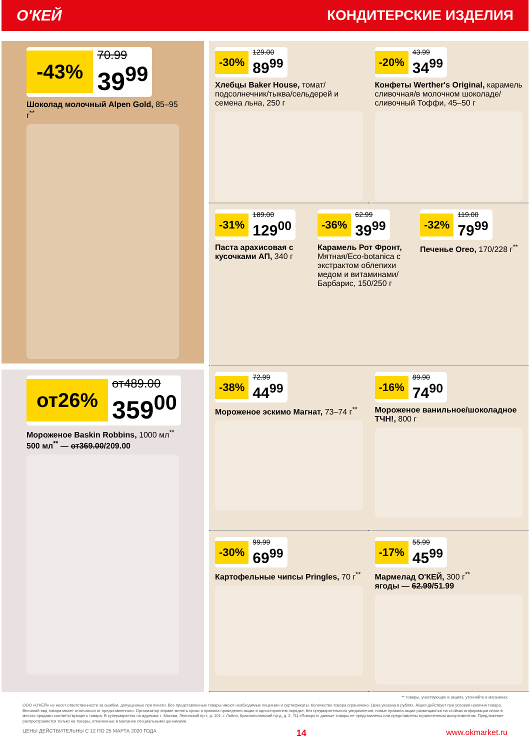О'КЕЙ КОНДИТЕРСКИЕ ИЗДЕЛИЯ
-43%
70.99
39<sup>99</sup>
Шоколад молочный Alpen Gold, 85–95 г<sup>**</sup>
от26%
от489.00
359<sup>00</sup>
Мороженое Baskin Robbins, 1000 мл<sup>**</sup>
500 мл<sup>**</sup> — от369.00/209.00
-30%
129.00
89<sup>99</sup>
Хлебцы Baker House, томат/подсолнечник/тыква/сельдерей и семена льна, 250 г
-20%
43.99
34<sup>99</sup>
Конфеты Werther's Original, карамель сливочная/в молочном шоколаде/сливочный Тоффи, 45–50 г
-31%
189.00
129<sup>00</sup>
Паста арахисовая с кусочками АП, 340 г
-36%
62.99
39<sup>99</sup>
Карамель Рот Фронт, Мятная/Eco-botanica с экстрактом облепихи медом и витаминами/Барбарис, 150/250 г
-32%
119.00
79<sup>99</sup>
Печенье Oreo, 170/228 г<sup>**</sup>
-38%
72.99
44<sup>99</sup>
Мороженое эскимо Магнат, 73–74 г<sup>**</sup>
-16%
89.90
74<sup>90</sup>
Мороженое ванильное/шоколадное ТЧН!, 800 г
-30%
99.99
69<sup>99</sup>
Картофельные чипсы Pringles, 70 г<sup>**</sup>
-17%
55.99
45<sup>99</sup>
Мармелад О'КЕЙ, 300 г<sup>**</sup>
ягоды — 62.99/51.99
** товары, участвующие в акциях, уточняйте в магазинах
ООО «О'КЕЙ» не несет ответственности за ошибки, допущенные при печати. Все представленные товары имеют необходимые лицензии и сертификаты. Количество товара ограничено. Цена указана в рублях. Акция действует при условии наличия товара. Внешний вид товара может отличаться от представленного. Организатор вправе менять сроки и правила проведения акции в одностороннем порядке, без предварительного уведомления; новые правила акции размещаются на стойках информации и/или в местах продажи соответствующего товара. В супермаркетах по адресам: г. Москва, Ленинский пр-т, д. 101; г. Лобня, Краснополянский пр-д, д. 2, ТЦ «Поворот» данные товары не представлены или представлены ограниченным ассортиментом. Предложение распространяется только на товары, отмеченные в магазине специальными ценниками.
ЦЕНЫ ДЕЙСТВИТЕЛЬНЫ С 12 ПО 25 МАРТА 2020 ГОДА 14 www.okmarket.ru